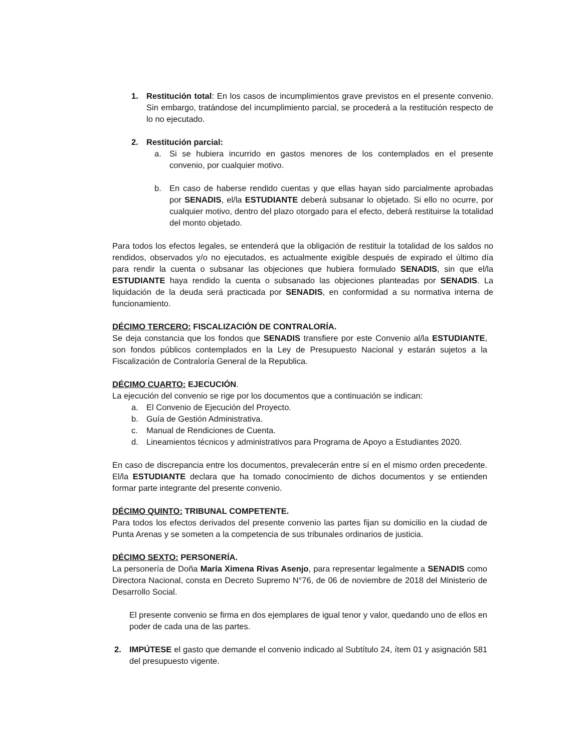1. Restitución total: En los casos de incumplimientos grave previstos en el presente convenio. Sin embargo, tratándose del incumplimiento parcial, se procederá a la restitución respecto de lo no ejecutado.
2. Restitución parcial:
a. Si se hubiera incurrido en gastos menores de los contemplados en el presente convenio, por cualquier motivo.
b. En caso de haberse rendido cuentas y que ellas hayan sido parcialmente aprobadas por SENADIS, el/la ESTUDIANTE deberá subsanar lo objetado. Si ello no ocurre, por cualquier motivo, dentro del plazo otorgado para el efecto, deberá restituirse la totalidad del monto objetado.
Para todos los efectos legales, se entenderá que la obligación de restituir la totalidad de los saldos no rendidos, observados y/o no ejecutados, es actualmente exigible después de expirado el último día para rendir la cuenta o subsanar las objeciones que hubiera formulado SENADIS, sin que el/la ESTUDIANTE haya rendido la cuenta o subsanado las objeciones planteadas por SENADIS. La liquidación de la deuda será practicada por SENADIS, en conformidad a su normativa interna de funcionamiento.
DÉCIMO TERCERO: FISCALIZACIÓN DE CONTRALORÍA.
Se deja constancia que los fondos que SENADIS transfiere por este Convenio al/la ESTUDIANTE, son fondos públicos contemplados en la Ley de Presupuesto Nacional y estarán sujetos a la Fiscalización de Contraloría General de la Republica.
DÉCIMO CUARTO: EJECUCIÓN.
La ejecución del convenio se rige por los documentos que a continuación se indican:
a. El Convenio de Ejecución del Proyecto.
b. Guía de Gestión Administrativa.
c. Manual de Rendiciones de Cuenta.
d. Lineamientos técnicos y administrativos para Programa de Apoyo a Estudiantes 2020.
En caso de discrepancia entre los documentos, prevalecerán entre sí en el mismo orden precedente. El/la ESTUDIANTE declara que ha tomado conocimiento de dichos documentos y se entienden formar parte integrante del presente convenio.
DÉCIMO QUINTO: TRIBUNAL COMPETENTE.
Para todos los efectos derivados del presente convenio las partes fijan su domicilio en la ciudad de Punta Arenas y se someten a la competencia de sus tribunales ordinarios de justicia.
DÉCIMO SEXTO: PERSONERÍA.
La personería de Doña María Ximena Rivas Asenjo, para representar legalmente a SENADIS como Directora Nacional, consta en Decreto Supremo N°76, de 06 de noviembre de 2018 del Ministerio de Desarrollo Social.
El presente convenio se firma en dos ejemplares de igual tenor y valor, quedando uno de ellos en poder de cada una de las partes.
2. IMPÚTESE el gasto que demande el convenio indicado al Subtítulo 24, ítem 01 y asignación 581 del presupuesto vigente.